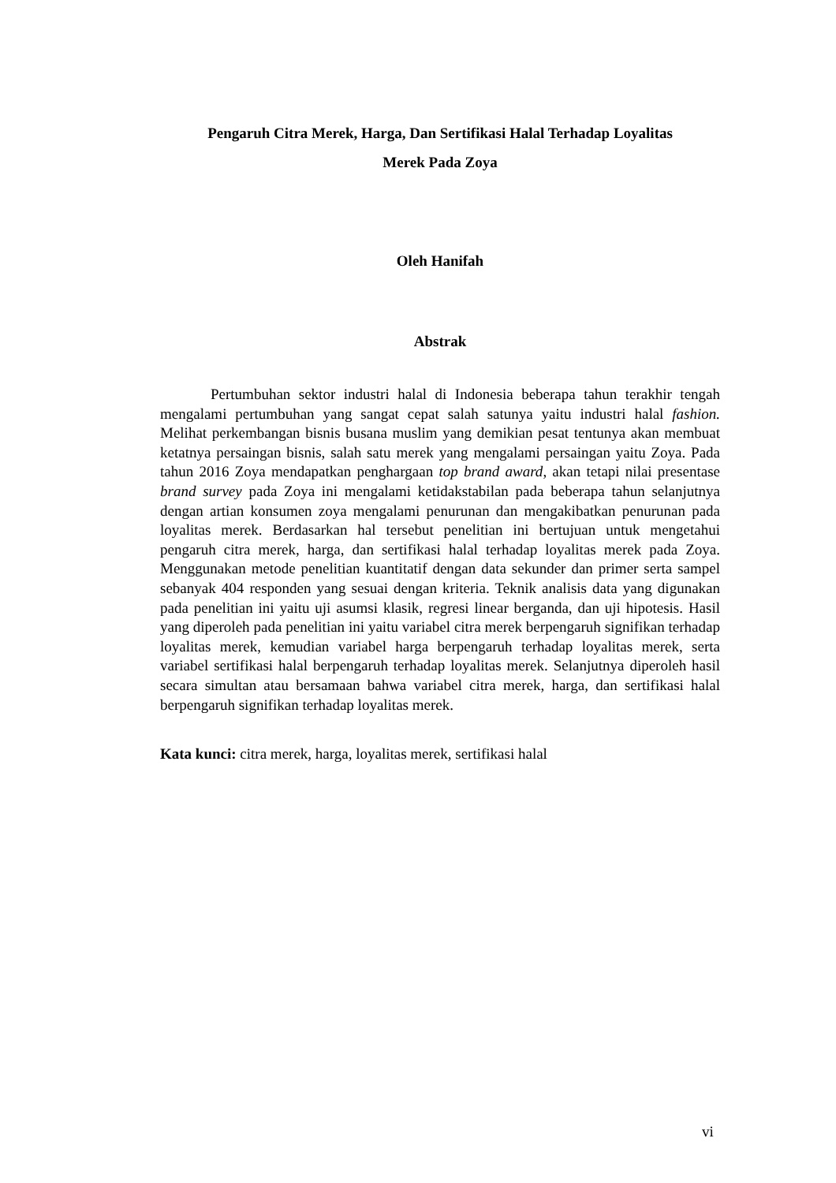Pengaruh Citra Merek, Harga, Dan Sertifikasi Halal Terhadap Loyalitas
Merek Pada Zoya
Oleh Hanifah
Abstrak
Pertumbuhan sektor industri halal di Indonesia beberapa tahun terakhir tengah mengalami pertumbuhan yang sangat cepat salah satunya yaitu industri halal fashion. Melihat perkembangan bisnis busana muslim yang demikian pesat tentunya akan membuat ketatnya persaingan bisnis, salah satu merek yang mengalami persaingan yaitu Zoya. Pada tahun 2016 Zoya mendapatkan penghargaan top brand award, akan tetapi nilai presentase brand survey pada Zoya ini mengalami ketidakstabilan pada beberapa tahun selanjutnya dengan artian konsumen zoya mengalami penurunan dan mengakibatkan penurunan pada loyalitas merek. Berdasarkan hal tersebut penelitian ini bertujuan untuk mengetahui pengaruh citra merek, harga, dan sertifikasi halal terhadap loyalitas merek pada Zoya. Menggunakan metode penelitian kuantitatif dengan data sekunder dan primer serta sampel sebanyak 404 responden yang sesuai dengan kriteria. Teknik analisis data yang digunakan pada penelitian ini yaitu uji asumsi klasik, regresi linear berganda, dan uji hipotesis. Hasil yang diperoleh pada penelitian ini yaitu variabel citra merek berpengaruh signifikan terhadap loyalitas merek, kemudian variabel harga berpengaruh terhadap loyalitas merek, serta variabel sertifikasi halal berpengaruh terhadap loyalitas merek. Selanjutnya diperoleh hasil secara simultan atau bersamaan bahwa variabel citra merek, harga, dan sertifikasi halal berpengaruh signifikan terhadap loyalitas merek.
Kata kunci: citra merek, harga, loyalitas merek, sertifikasi halal
vi